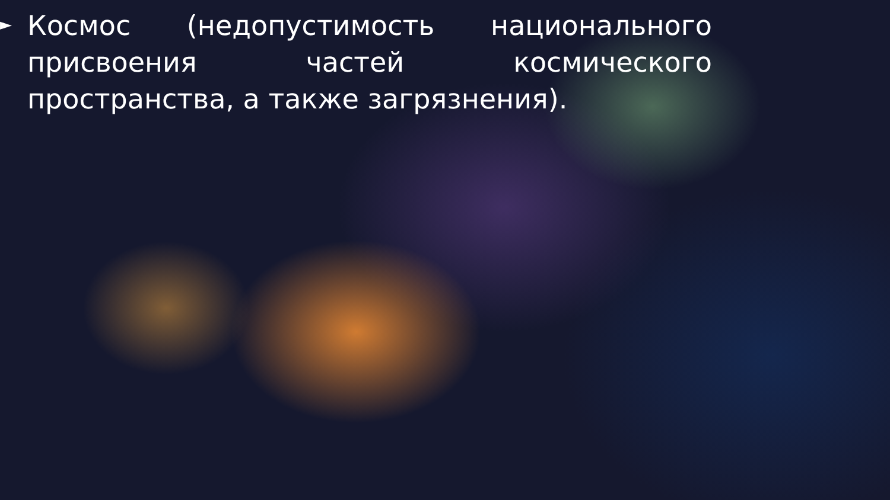►
Космос (недопустимость национального присвоения частей космического пространства, а также загрязнения).